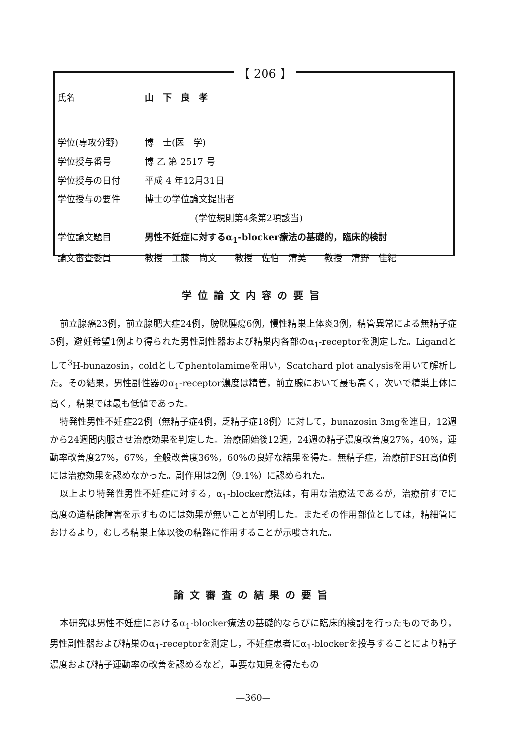【 206 】
| 氏名 | 山 下 良 孝 |
| 学位(専攻分野) | 博 士(医 学) |
| 学位授与番号 | 博 乙 第 2517 号 |
| 学位授与の日付 | 平成 4 年12月31日 |
| 学位授与の要件 | 博士の学位論文提出者 |
| | (学位規則第4条第2項該当) |
| 学位論文題目 | 男性不妊症に対するα<sub>1</sub>-blocker療法の基礎的，臨床的検討 |
| 論文審査委員 | 教授 工藤 尚文 教授 佐伯 清美 教授 清野 佳紀 |
学位論文内容の要旨
前立腺癌23例，前立腺肥大症24例，膀胱腫瘍6例，慢性精巣上体炎3例，精管異常による無精子症5例，避妊希望1例より得られた男性副性器および精巣内各部のα<sub>1</sub>-receptorを測定した。Ligandとして<sup>3</sup>H-bunazosin，coldとしてphentolamimeを用い，Scatchard plot analysisを用いて解析した。その結果，男性副性器のα<sub>1</sub>-receptor濃度は精管，前立腺において最も高く，次いで精巣上体に高く，精巣では最も低値であった。
特発性男性不妊症22例（無精子症4例，乏精子症18例）に対して，bunazosin 3mgを連日，12週から24週間内服させ治療効果を判定した。治療開始後12週，24週の精子濃度改善度27%，40%，運動率改善度27%，67%，全般改善度36%，60%の良好な結果を得た。無精子症，治療前FSH高値例には治療効果を認めなかった。副作用は2例（9.1%）に認められた。
以上より特発性男性不妊症に対する，α<sub>1</sub>-blocker療法は，有用な治療法であるが，治療前すでに高度の造精能障害を示すものには効果が無いことが判明した。またその作用部位としては，精細管におけるより，むしろ精巣上体以後の精路に作用することが示唆された。
論文審査の結果の要旨
本研究は男性不妊症におけるα<sub>1</sub>-blocker療法の基礎的ならびに臨床的検討を行ったものであり，男性副性器および精巣のα<sub>1</sub>-receptorを測定し，不妊症患者にα<sub>1</sub>-blockerを投与することにより精子濃度および精子運動率の改善を認めるなど，重要な知見を得たもの
—360—